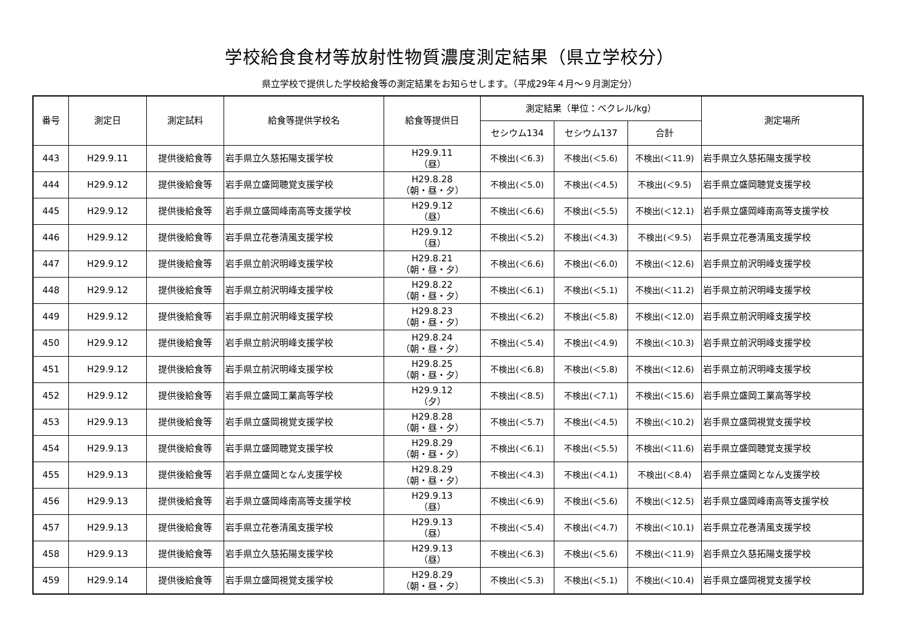学校給食食材等放射性物質濃度測定結果（県立学校分）
県立学校で提供した学校給食等の測定結果をお知らせします。（平成29年４月～９月測定分）
| 番号 | 測定日 | 測定試料 | 給食等提供学校名 | 給食等提供日 | 測定結果（単位：ベクレル/kg） | | | 測定場所 |
| --- | --- | --- | --- | --- | --- | --- | --- | --- |
| | | | | | セシウム134 | セシウム137 | 合計 | |
| 443 | H29.9.11 | 提供後給食等 | 岩手県立久慈拓陽支援学校 | H29.9.11 （昼） | 不検出(＜6.3) | 不検出(＜5.6) | 不検出(＜11.9) | 岩手県立久慈拓陽支援学校 |
| 444 | H29.9.12 | 提供後給食等 | 岩手県立盛岡聴覚支援学校 | H29.8.28 （朝・昼・夕） | 不検出(＜5.0) | 不検出(＜4.5) | 不検出(＜9.5) | 岩手県立盛岡聴覚支援学校 |
| 445 | H29.9.12 | 提供後給食等 | 岩手県立盛岡峰南高等支援学校 | H29.9.12 （昼） | 不検出(＜6.6) | 不検出(＜5.5) | 不検出(＜12.1) | 岩手県立盛岡峰南高等支援学校 |
| 446 | H29.9.12 | 提供後給食等 | 岩手県立花巻清風支援学校 | H29.9.12 （昼） | 不検出(＜5.2) | 不検出(＜4.3) | 不検出(＜9.5) | 岩手県立花巻清風支援学校 |
| 447 | H29.9.12 | 提供後給食等 | 岩手県立前沢明峰支援学校 | H29.8.21 （朝・昼・夕） | 不検出(＜6.6) | 不検出(＜6.0) | 不検出(＜12.6) | 岩手県立前沢明峰支援学校 |
| 448 | H29.9.12 | 提供後給食等 | 岩手県立前沢明峰支援学校 | H29.8.22 （朝・昼・夕） | 不検出(＜6.1) | 不検出(＜5.1) | 不検出(＜11.2) | 岩手県立前沢明峰支援学校 |
| 449 | H29.9.12 | 提供後給食等 | 岩手県立前沢明峰支援学校 | H29.8.23 （朝・昼・夕） | 不検出(＜6.2) | 不検出(＜5.8) | 不検出(＜12.0) | 岩手県立前沢明峰支援学校 |
| 450 | H29.9.12 | 提供後給食等 | 岩手県立前沢明峰支援学校 | H29.8.24 （朝・昼・夕） | 不検出(＜5.4) | 不検出(＜4.9) | 不検出(＜10.3) | 岩手県立前沢明峰支援学校 |
| 451 | H29.9.12 | 提供後給食等 | 岩手県立前沢明峰支援学校 | H29.8.25 （朝・昼・夕） | 不検出(＜6.8) | 不検出(＜5.8) | 不検出(＜12.6) | 岩手県立前沢明峰支援学校 |
| 452 | H29.9.12 | 提供後給食等 | 岩手県立盛岡工業高等学校 | H29.9.12 （夕） | 不検出(＜8.5) | 不検出(＜7.1) | 不検出(＜15.6) | 岩手県立盛岡工業高等学校 |
| 453 | H29.9.13 | 提供後給食等 | 岩手県立盛岡視覚支援学校 | H29.8.28 （朝・昼・夕） | 不検出(＜5.7) | 不検出(＜4.5) | 不検出(＜10.2) | 岩手県立盛岡視覚支援学校 |
| 454 | H29.9.13 | 提供後給食等 | 岩手県立盛岡聴覚支援学校 | H29.8.29 （朝・昼・夕） | 不検出(＜6.1) | 不検出(＜5.5) | 不検出(＜11.6) | 岩手県立盛岡聴覚支援学校 |
| 455 | H29.9.13 | 提供後給食等 | 岩手県立盛岡となん支援学校 | H29.8.29 （朝・昼・夕） | 不検出(＜4.3) | 不検出(＜4.1) | 不検出(＜8.4) | 岩手県立盛岡となん支援学校 |
| 456 | H29.9.13 | 提供後給食等 | 岩手県立盛岡峰南高等支援学校 | H29.9.13 （昼） | 不検出(＜6.9) | 不検出(＜5.6) | 不検出(＜12.5) | 岩手県立盛岡峰南高等支援学校 |
| 457 | H29.9.13 | 提供後給食等 | 岩手県立花巻清風支援学校 | H29.9.13 （昼） | 不検出(＜5.4) | 不検出(＜4.7) | 不検出(＜10.1) | 岩手県立花巻清風支援学校 |
| 458 | H29.9.13 | 提供後給食等 | 岩手県立久慈拓陽支援学校 | H29.9.13 （昼） | 不検出(＜6.3) | 不検出(＜5.6) | 不検出(＜11.9) | 岩手県立久慈拓陽支援学校 |
| 459 | H29.9.14 | 提供後給食等 | 岩手県立盛岡視覚支援学校 | H29.8.29 （朝・昼・夕） | 不検出(＜5.3) | 不検出(＜5.1) | 不検出(＜10.4) | 岩手県立盛岡視覚支援学校 |